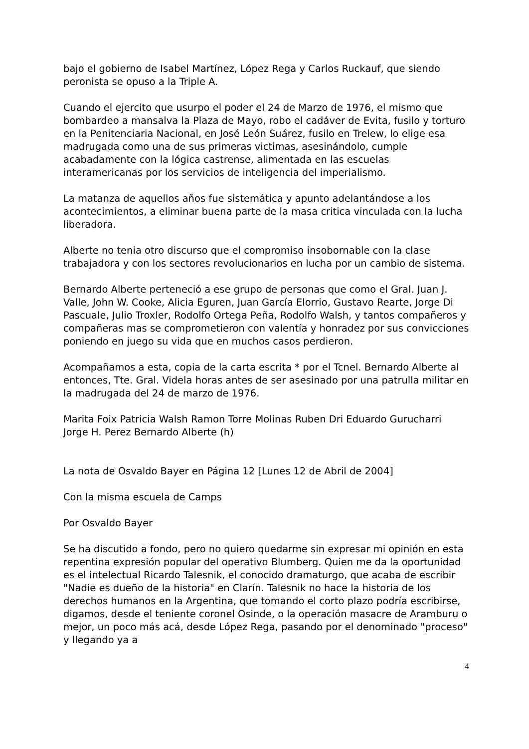bajo el gobierno de Isabel Martínez, López Rega y Carlos Ruckauf, que siendo peronista se opuso a la Triple A.
Cuando el ejercito que usurpo el poder el 24 de Marzo de 1976, el mismo que bombardeo a mansalva la Plaza de Mayo, robo el cadáver de Evita, fusilo y torturo en la Penitenciaria Nacional, en José León Suárez, fusilo en Trelew, lo elige esa madrugada como una de sus primeras victimas, asesinándolo, cumple acabadamente con la lógica castrense, alimentada en las escuelas interamericanas por los servicios de inteligencia del imperialismo.
La matanza de aquellos años fue sistemática y apunto adelantándose a los acontecimientos, a eliminar buena parte de la masa critica vinculada con la lucha liberadora.
Alberte no tenia otro discurso que el compromiso insobornable con la clase trabajadora y con los sectores revolucionarios en lucha por un cambio de sistema.
Bernardo Alberte perteneció a ese grupo de personas que como el Gral. Juan J. Valle, John W. Cooke, Alicia Eguren, Juan García Elorrio, Gustavo Rearte, Jorge Di Pascuale, Julio Troxler, Rodolfo Ortega Peña, Rodolfo Walsh, y tantos compañeros y compañeras mas se comprometieron con valentía y honradez por sus convicciones poniendo en juego su vida que en muchos casos perdieron.
Acompañamos a esta, copia de la carta escrita * por el Tcnel. Bernardo Alberte al entonces, Tte. Gral. Videla horas antes de ser asesinado por una patrulla militar en la madrugada del 24 de marzo de 1976.
Marita Foix Patricia Walsh Ramon Torre Molinas Ruben Dri Eduardo Gurucharri Jorge H. Perez Bernardo Alberte (h)
La nota de Osvaldo Bayer en Página 12 [Lunes 12 de Abril de 2004]
Con la misma escuela de Camps
Por Osvaldo Bayer
Se ha discutido a fondo, pero no quiero quedarme sin expresar mi opinión en esta repentina expresión popular del operativo Blumberg. Quien me da la oportunidad es el intelectual Ricardo Talesnik, el conocido dramaturgo, que acaba de escribir "Nadie es dueño de la historia" en Clarín. Talesnik no hace la historia de los derechos humanos en la Argentina, que tomando el corto plazo podría escribirse, digamos, desde el teniente coronel Osinde, o la operación masacre de Aramburu o mejor, un poco más acá, desde López Rega, pasando por el denominado "proceso" y llegando ya a
4